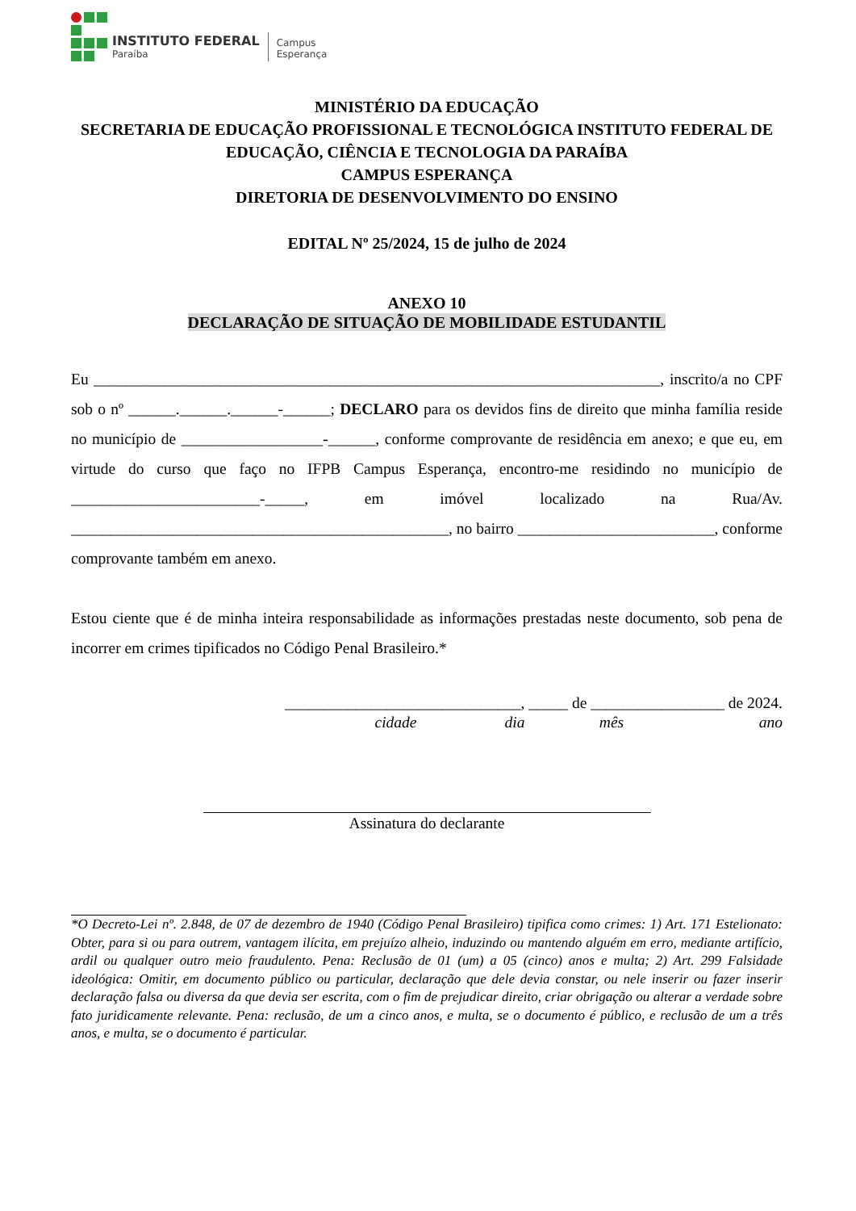INSTITUTO FEDERAL
Paraíba
Campus
Esperança
MINISTÉRIO DA EDUCAÇÃO
SECRETARIA DE EDUCAÇÃO PROFISSIONAL E TECNOLÓGICA INSTITUTO FEDERAL DE EDUCAÇÃO, CIÊNCIA E TECNOLOGIA DA PARAÍBA
CAMPUS ESPERANÇA
DIRETORIA DE DESENVOLVIMENTO DO ENSINO
EDITAL Nº 25/2024, 15 de julho de 2024
ANEXO 10
DECLARAÇÃO DE SITUAÇÃO DE MOBILIDADE ESTUDANTIL
Eu ________________________________________________________________________, inscrito/a no CPF sob o nº ______.______.______-______; DECLARO para os devidos fins de direito que minha família reside no município de __________________-______, conforme comprovante de residência em anexo; e que eu, em virtude do curso que faço no IFPB Campus Esperança, encontro-me residindo no município de ________________________-_____, em imóvel localizado na Rua/Av. ________________________________________________, no bairro _________________________, conforme comprovante também em anexo.
Estou ciente que é de minha inteira responsabilidade as informações prestadas neste documento, sob pena de incorrer em crimes tipificados no Código Penal Brasileiro.*
______________________________, _____ de _________________ de 2024.
cidade dia mês ano
Assinatura do declarante
*O Decreto-Lei nº. 2.848, de 07 de dezembro de 1940 (Código Penal Brasileiro) tipifica como crimes: 1) Art. 171 Estelionato: Obter, para si ou para outrem, vantagem ilícita, em prejuízo alheio, induzindo ou mantendo alguém em erro, mediante artifício, ardil ou qualquer outro meio fraudulento. Pena: Reclusão de 01 (um) a 05 (cinco) anos e multa; 2) Art. 299 Falsidade ideológica: Omitir, em documento público ou particular, declaração que dele devia constar, ou nele inserir ou fazer inserir declaração falsa ou diversa da que devia ser escrita, com o fim de prejudicar direito, criar obrigação ou alterar a verdade sobre fato juridicamente relevante. Pena: reclusão, de um a cinco anos, e multa, se o documento é público, e reclusão de um a três anos, e multa, se o documento é particular.